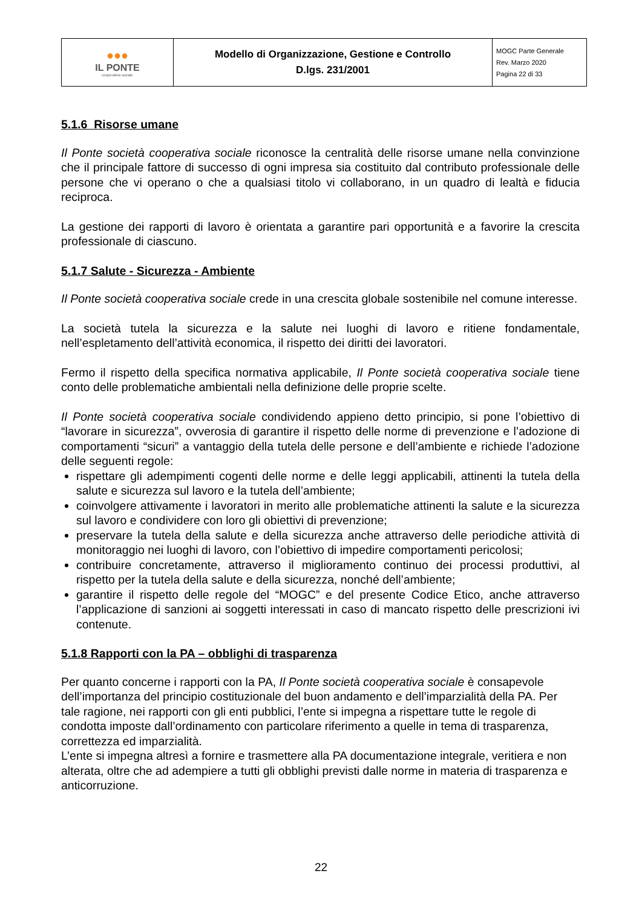| ●●● IL PONTE cooperativa sociale | Modello di Organizzazione, Gestione e Controllo D.lgs. 231/2001 | MOGC Parte Generale Rev. Marzo 2020 Pagina 22 di 33 |
5.1.6 Risorse umane
Il Ponte società cooperativa sociale riconosce la centralità delle risorse umane nella convinzione che il principale fattore di successo di ogni impresa sia costituito dal contributo professionale delle persone che vi operano o che a qualsiasi titolo vi collaborano, in un quadro di lealtà e fiducia reciproca.
La gestione dei rapporti di lavoro è orientata a garantire pari opportunità e a favorire la crescita professionale di ciascuno.
5.1.7 Salute - Sicurezza - Ambiente
Il Ponte società cooperativa sociale crede in una crescita globale sostenibile nel comune interesse.
La società tutela la sicurezza e la salute nei luoghi di lavoro e ritiene fondamentale, nell’espletamento dell’attività economica, il rispetto dei diritti dei lavoratori.
Fermo il rispetto della specifica normativa applicabile, Il Ponte società cooperativa sociale tiene conto delle problematiche ambientali nella definizione delle proprie scelte.
Il Ponte società cooperativa sociale condividendo appieno detto principio, si pone l’obiettivo di “lavorare in sicurezza”, ovverosia di garantire il rispetto delle norme di prevenzione e l’adozione di comportamenti “sicuri” a vantaggio della tutela delle persone e dell’ambiente e richiede l’adozione delle seguenti regole:
rispettare gli adempimenti cogenti delle norme e delle leggi applicabili, attinenti la tutela della salute e sicurezza sul lavoro e la tutela dell’ambiente;
coinvolgere attivamente i lavoratori in merito alle problematiche attinenti la salute e la sicurezza sul lavoro e condividere con loro gli obiettivi di prevenzione;
preservare la tutela della salute e della sicurezza anche attraverso delle periodiche attività di monitoraggio nei luoghi di lavoro, con l’obiettivo di impedire comportamenti pericolosi;
contribuire concretamente, attraverso il miglioramento continuo dei processi produttivi, al rispetto per la tutela della salute e della sicurezza, nonché dell’ambiente;
garantire il rispetto delle regole del “MOGC” e del presente Codice Etico, anche attraverso l’applicazione di sanzioni ai soggetti interessati in caso di mancato rispetto delle prescrizioni ivi contenute.
5.1.8 Rapporti con la PA – obblighi di trasparenza
Per quanto concerne i rapporti con la PA, Il Ponte società cooperativa sociale è consapevole dell’importanza del principio costituzionale del buon andamento e dell’imparzialità della PA. Per tale ragione, nei rapporti con gli enti pubblici, l’ente si impegna a rispettare tutte le regole di condotta imposte dall’ordinamento con particolare riferimento a quelle in tema di trasparenza, correttezza ed imparzialità.
L’ente si impegna altresì a fornire e trasmettere alla PA documentazione integrale, veritiera e non alterata, oltre che ad adempiere a tutti gli obblighi previsti dalle norme in materia di trasparenza e anticorruzione.
22